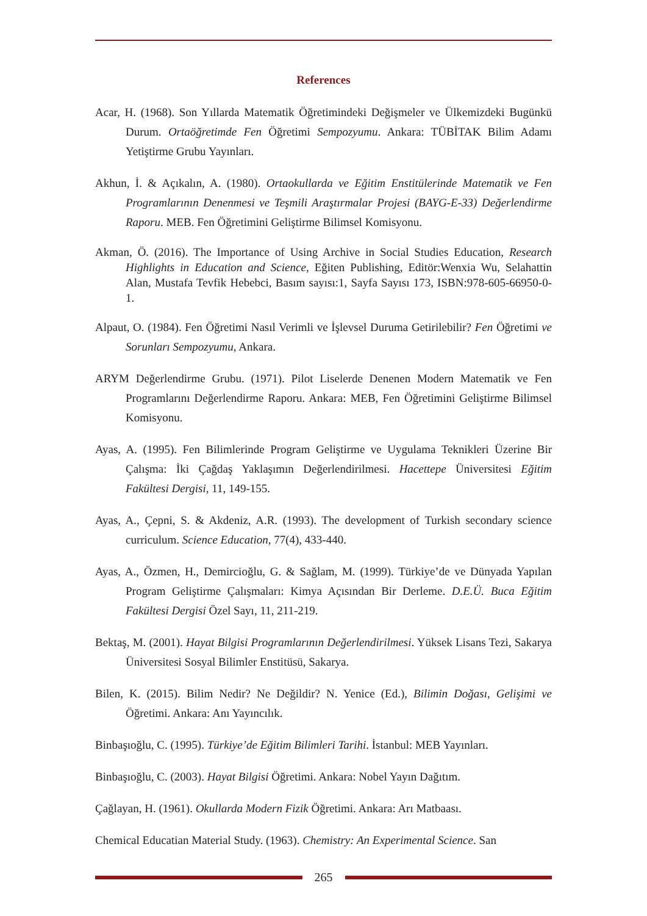References
Acar, H. (1968). Son Yıllarda Matematik Öğretimindeki Değişmeler ve Ülkemizdeki Bugünkü Durum. Ortaöğretimde Fen Öğretimi Sempozyumu. Ankara: TÜBİTAK Bilim Adamı Yetiştirme Grubu Yayınları.
Akhun, İ. & Açıkalın, A. (1980). Ortaokullarda ve Eğitim Enstitülerinde Matematik ve Fen Programlarının Denenmesi ve Teşmili Araştırmalar Projesi (BAYG-E-33) Değerlendirme Raporu. MEB. Fen Öğretimini Geliştirme Bilimsel Komisyonu.
Akman, Ö. (2016). The Importance of Using Archive in Social Studies Education, Research Highlights in Education and Science, Eğiten Publishing, Editör:Wenxia Wu, Selahattin Alan, Mustafa Tevfik Hebebci, Basım sayısı:1, Sayfa Sayısı 173, ISBN:978-605-66950-0-1.
Alpaut, O. (1984). Fen Öğretimi Nasıl Verimli ve İşlevsel Duruma Getirilebilir? Fen Öğretimi ve Sorunları Sempozyumu, Ankara.
ARYM Değerlendirme Grubu. (1971). Pilot Liselerde Denenen Modern Matematik ve Fen Programlarını Değerlendirme Raporu. Ankara: MEB, Fen Öğretimini Geliştirme Bilimsel Komisyonu.
Ayas, A. (1995). Fen Bilimlerinde Program Geliştirme ve Uygulama Teknikleri Üzerine Bir Çalışma: İki Çağdaş Yaklaşımın Değerlendirilmesi. Hacettepe Üniversitesi Eğitim Fakültesi Dergisi, 11, 149-155.
Ayas, A., Çepni, S. & Akdeniz, A.R. (1993). The development of Turkish secondary science curriculum. Science Education, 77(4), 433-440.
Ayas, A., Özmen, H., Demircioğlu, G. & Sağlam, M. (1999). Türkiye’de ve Dünyada Yapılan Program Geliştirme Çalışmaları: Kimya Açısından Bir Derleme. D.E.Ü. Buca Eğitim Fakültesi Dergisi Özel Sayı, 11, 211-219.
Bektaş, M. (2001). Hayat Bilgisi Programlarının Değerlendirilmesi. Yüksek Lisans Tezi, Sakarya Üniversitesi Sosyal Bilimler Enstitüsü, Sakarya.
Bilen, K. (2015). Bilim Nedir? Ne Değildir? N. Yenice (Ed.), Bilimin Doğası, Gelişimi ve Öğretimi. Ankara: Anı Yayıncılık.
Binbaşıoğlu, C. (1995). Türkiye’de Eğitim Bilimleri Tarihi. İstanbul: MEB Yayınları.
Binbaşıoğlu, C. (2003). Hayat Bilgisi Öğretimi. Ankara: Nobel Yayın Dağıtım.
Çağlayan, H. (1961). Okullarda Modern Fizik Öğretimi. Ankara: Arı Matbaası.
Chemical Educatian Material Study. (1963). Chemistry: An Experimental Science. San
265